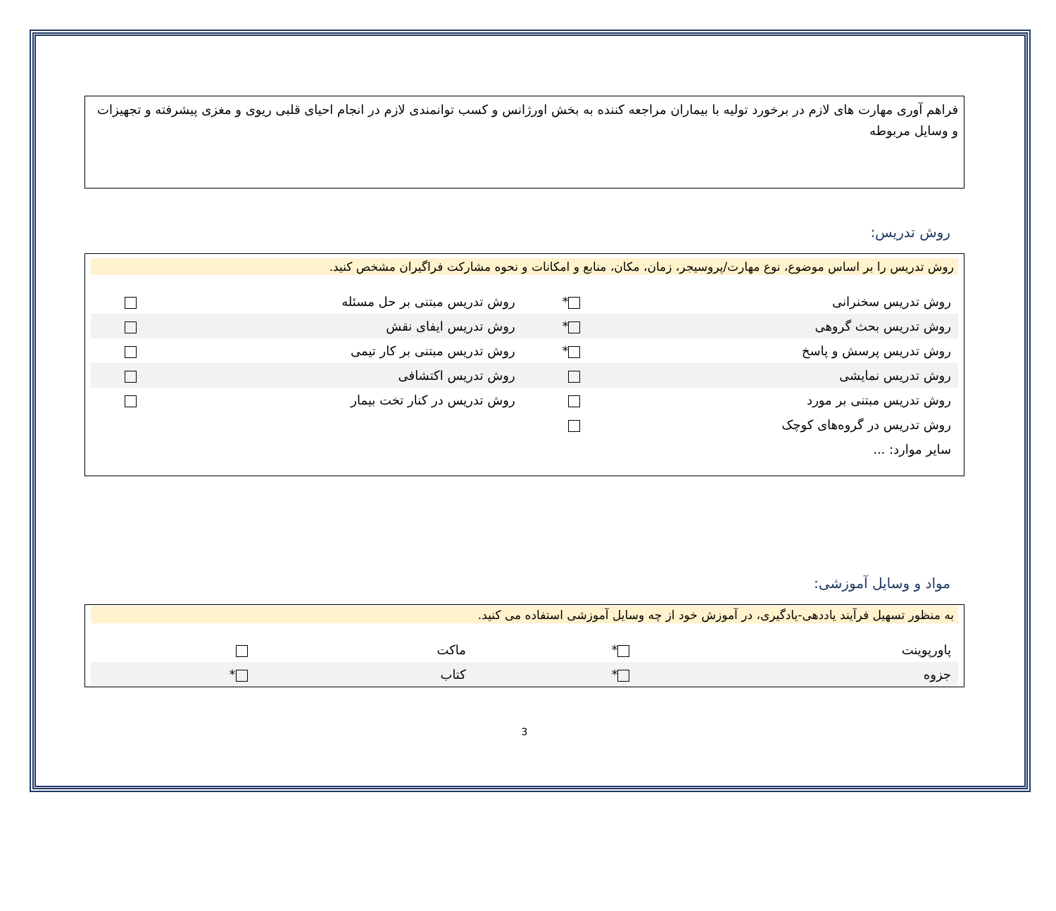فراهم آوری مهارت های لازم در برخورد تولیه با بیماران مراجعه کننده به بخش اورژانس و کسب توانمندی لازم در انجام احیای قلبی ریوی و مغزی پیشرفته و تجهیزات و وسایل مربوطه
روش تدریس:
روش تدریس را بر اساس موضوع، نوع مهارت/پروسیجر، زمان، مکان، منابع و امکانات و نحوه مشارکت فراگیران مشخص کنید.
| روش تدریس سخنرانی | * | روش تدریس مبتنی بر حل مسئله | |
| روش تدریس بحث گروهی | * | روش تدریس ایفای نقش | |
| روش تدریس پرسش و پاسخ | * | روش تدریس مبتنی بر کار تیمی | |
| روش تدریس نمایشی | | روش تدریس اکتشافی | |
| روش تدریس مبتنی بر مورد | | روش تدریس در کنار تخت بیمار | |
| روش تدریس در گروه‌های کوچک | | | |
| سایر موارد: ... | | | |
مواد و وسایل آموزشی:
به منظور تسهیل فرآیند یاددهی-یادگیری، در آموزش خود از چه وسایل آموزشی استفاده می کنید.
| پاورپوینت | * | ماکت | |
| جزوه | * | کتاب | * |
3